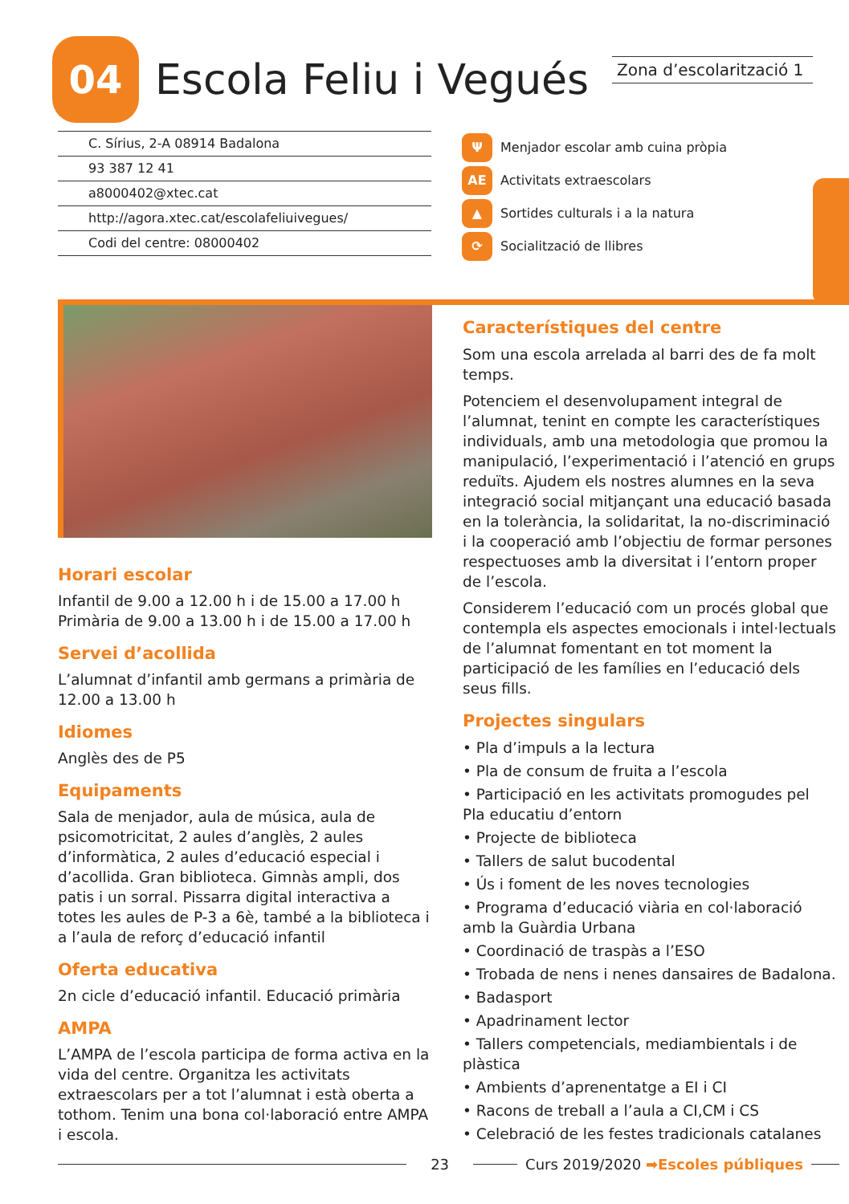04
Escola Feliu i Vegués
Zona d’escolarització 1
C. Sírius, 2-A 08914 Badalona
93 387 12 41
a8000402@xtec.cat
http://agora.xtec.cat/escolafeliuivegues/
Codi del centre: 08000402
Ψ Menjador escolar amb cuina pròpia
AE Activitats extraescolars
▲ Sortides culturals i a la natura
⟳ Socialització de llibres
Horari escolar
Infantil de 9.00 a 12.00 h i de 15.00 a 17.00 h
Primària de 9.00 a 13.00 h i de 15.00 a 17.00 h
Servei d’acollida
L’alumnat d’infantil amb germans a primària de 12.00 a 13.00 h
Idiomes
Anglès des de P5
Equipaments
Sala de menjador, aula de música, aula de psicomotricitat, 2 aules d’anglès, 2 aules d’informàtica, 2 aules d’educació especial i d’acollida. Gran biblioteca. Gimnàs ampli, dos patis i un sorral. Pissarra digital interactiva a totes les aules de P-3 a 6è, també a la biblioteca i a l’aula de reforç d’educació infantil
Oferta educativa
2n cicle d’educació infantil. Educació primària
AMPA
L’AMPA de l’escola participa de forma activa en la vida del centre. Organitza les activitats extraescolars per a tot l’alumnat i està oberta a tothom. Tenim una bona col·laboració entre AMPA i escola.
Característiques del centre
Som una escola arrelada al barri des de fa molt temps.
Potenciem el desenvolupament integral de l’alumnat, tenint en compte les característiques individuals, amb una metodologia que promou la manipulació, l’experimentació i l’atenció en grups reduïts. Ajudem els nostres alumnes en la seva integració social mitjançant una educació basada en la tolerància, la solidaritat, la no-discriminació i la cooperació amb l’objectiu de formar persones respectuoses amb la diversitat i l’entorn proper de l’escola.
Considerem l’educació com un procés global que contempla els aspectes emocionals i intel·lectuals de l’alumnat fomentant en tot moment la participació de les famílies en l’educació dels seus fills.
Projectes singulars
• Pla d’impuls a la lectura
• Pla de consum de fruita a l’escola
• Participació en les activitats promogudes pel Pla educatiu d’entorn
• Projecte de biblioteca
• Tallers de salut bucodental
• Ús i foment de les noves tecnologies
• Programa d’educació viària en col·laboració amb la Guàrdia Urbana
• Coordinació de traspàs a l’ESO
• Trobada de nens i nenes dansaires de Badalona.
• Badasport
• Apadrinament lector
• Tallers competencials, mediambientals i de plàstica
• Ambients d’aprenentatge a EI i CI
• Racons de treball a l’aula a CI,CM i CS
• Celebració de les festes tradicionals catalanes
23 Curs 2019/2020 ➡Escoles públiques